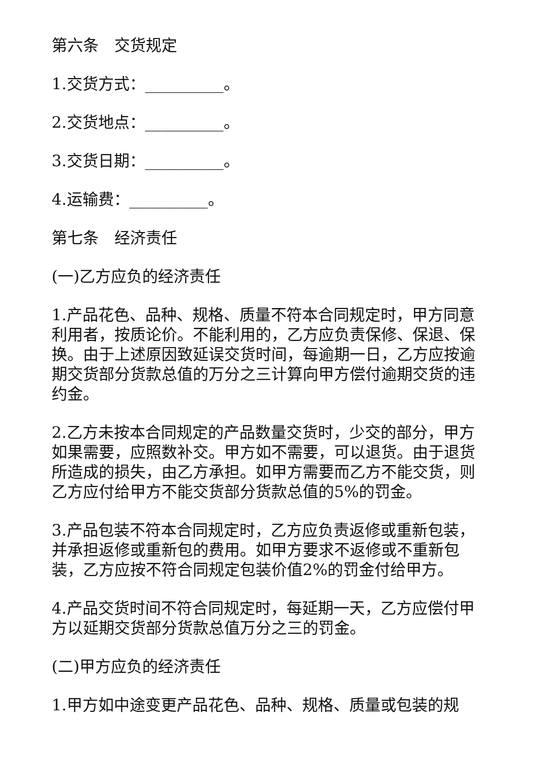第六条　交货规定
1.交货方式：__________。
2.交货地点：__________。
3.交货日期：__________。
4.运输费：__________。
第七条　经济责任
(一)乙方应负的经济责任
1.产品花色、品种、规格、质量不符本合同规定时，甲方同意利用者，按质论价。不能利用的，乙方应负责保修、保退、保换。由于上述原因致延误交货时间，每逾期一日，乙方应按逾期交货部分货款总值的万分之三计算向甲方偿付逾期交货的违约金。
2.乙方未按本合同规定的产品数量交货时，少交的部分，甲方如果需要，应照数补交。甲方如不需要，可以退货。由于退货所造成的损失，由乙方承担。如甲方需要而乙方不能交货，则乙方应付给甲方不能交货部分货款总值的5%的罚金。
3.产品包装不符本合同规定时，乙方应负责返修或重新包装，并承担返修或重新包的费用。如甲方要求不返修或不重新包装，乙方应按不符合同规定包装价值2%的罚金付给甲方。
4.产品交货时间不符合同规定时，每延期一天，乙方应偿付甲方以延期交货部分货款总值万分之三的罚金。
(二)甲方应负的经济责任
1.甲方如中途变更产品花色、品种、规格、质量或包装的规